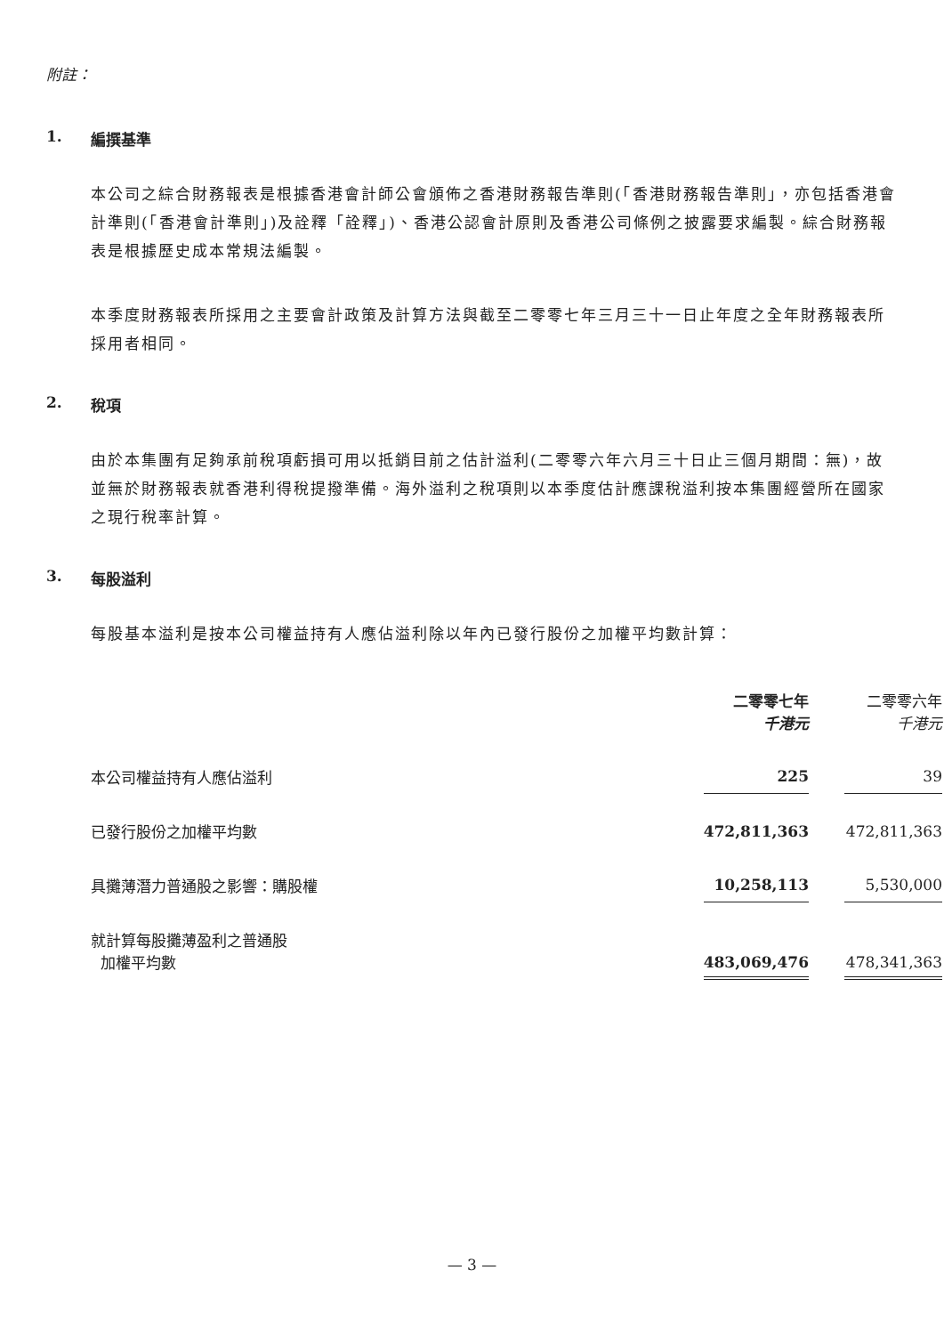附註：
1. 編撰基準
本公司之綜合財務報表是根據香港會計師公會頒佈之香港財務報告準則(「香港財務報告準則」，亦包括香港會計準則(「香港會計準則」)及詮釋「詮釋」)、香港公認會計原則及香港公司條例之披露要求編製。綜合財務報表是根據歷史成本常規法編製。
本季度財務報表所採用之主要會計政策及計算方法與截至二零零七年三月三十一日止年度之全年財務報表所採用者相同。
2. 稅項
由於本集團有足夠承前稅項虧損可用以抵銷目前之估計溢利(二零零六年六月三十日止三個月期間：無)，故並無於財務報表就香港利得稅提撥準備。海外溢利之稅項則以本季度估計應課稅溢利按本集團經營所在國家之現行稅率計算。
3. 每股溢利
每股基本溢利是按本公司權益持有人應佔溢利除以年內已發行股份之加權平均數計算：
| | 二零零七年 千港元 | | 二零零六年 千港元 |
| --- | --- | --- | --- |
| 本公司權益持有人應佔溢利 | 225 | | 39 |
| 已發行股份之加權平均數 | 472,811,363 | | 472,811,363 |
| 具攤薄潛力普通股之影響：購股權 | 10,258,113 | | 5,530,000 |
| 就計算每股攤薄盈利之普通股 加權平均數 | 483,069,476 | | 478,341,363 |
— 3 —